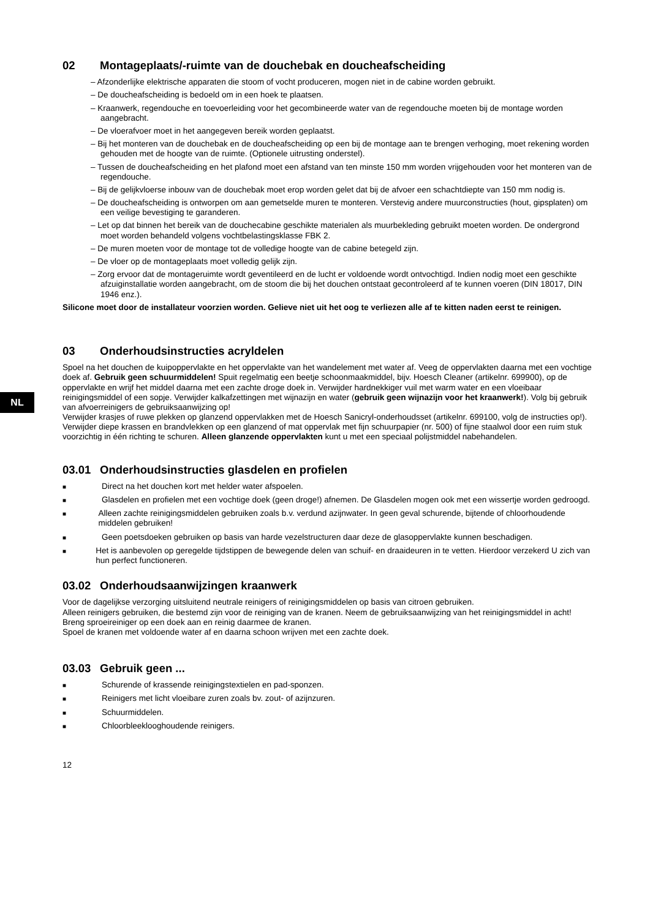NL
02 Montageplaats/-ruimte van de douchebak en doucheafscheiding
– Afzonderlijke elektrische apparaten die stoom of vocht produceren, mogen niet in de cabine worden gebruikt.
– De doucheafscheiding is bedoeld om in een hoek te plaatsen.
– Kraanwerk, regendouche en toevoerleiding voor het gecombineerde water van de regendouche moeten bij de montage worden aangebracht.
– De vloerafvoer moet in het aangegeven bereik worden geplaatst.
– Bij het monteren van de douchebak en de doucheafscheiding op een bij de montage aan te brengen verhoging, moet rekening worden gehouden met de hoogte van de ruimte. (Optionele uitrusting onderstel).
– Tussen de doucheafscheiding en het plafond moet een afstand van ten minste 150 mm worden vrijgehouden voor het monteren van de regendouche.
– Bij de gelijkvloerse inbouw van de douchebak moet erop worden gelet dat bij de afvoer een schachtdiepte van 150 mm nodig is.
– De doucheafscheiding is ontworpen om aan gemetselde muren te monteren. Verstevig andere muurconstructies (hout, gipsplaten) om een veilige bevestiging te garanderen.
– Let op dat binnen het bereik van de douchecabine geschikte materialen als muurbekleding gebruikt moeten worden. De ondergrond moet worden behandeld volgens vochtbelastingsklasse FBK 2.
– De muren moeten voor de montage tot de volledige hoogte van de cabine betegeld zijn.
– De vloer op de montageplaats moet volledig gelijk zijn.
– Zorg ervoor dat de montageruimte wordt geventileerd en de lucht er voldoende wordt ontvochtigd. Indien nodig moet een geschikte afzuiginstallatie worden aangebracht, om de stoom die bij het douchen ontstaat gecontroleerd af te kunnen voeren (DIN 18017, DIN 1946 enz.).
Silicone moet door de installateur voorzien worden. Gelieve niet uit het oog te verliezen alle af te kitten naden eerst te reinigen.
03 Onderhoudsinstructies acryldelen
Spoel na het douchen de kuipoppervlakte en het oppervlakte van het wandelement met water af. Veeg de oppervlakten daarna met een vochtige doek af. Gebruik geen schuurmiddelen! Spuit regelmatig een beetje schoonmaakmiddel, bijv. Hoesch Cleaner (artikelnr. 699900), op de oppervlakte en wrijf het middel daarna met een zachte droge doek in. Verwijder hardnekkiger vuil met warm water en een vloeibaar reinigingsmiddel of een sopje. Verwijder kalkafzettingen met wijnazijn en water (gebruik geen wijnazijn voor het kraanwerk!). Volg bij gebruik van afvoerreinigers de gebruiksaanwijzing op!
Verwijder krasjes of ruwe plekken op glanzend oppervlakken met de Hoesch Sanicryl-onderhoudsset (artikelnr. 699100, volg de instructies op!). Verwijder diepe krassen en brandvlekken op een glanzend of mat oppervlak met fijn schuurpapier (nr. 500) of fijne staalwol door een ruim stuk voorzichtig in één richting te schuren. Alleen glanzende oppervlakten kunt u met een speciaal polijstmiddel nabehandelen.
03.01 Onderhoudsinstructies glasdelen en profielen
■ Direct na het douchen kort met helder water afspoelen.
■ Glasdelen en profielen met een vochtige doek (geen droge!) afnemen. De Glasdelen mogen ook met een wissertje worden gedroogd.
■ Alleen zachte reinigingsmiddelen gebruiken zoals b.v. verdund azijnwater. In geen geval schurende, bijtende of chloorhoudende middelen gebruiken!
■ Geen poetsdoeken gebruiken op basis van harde vezelstructuren daar deze de glasoppervlakte kunnen beschadigen.
■ Het is aanbevolen op geregelde tijdstippen de bewegende delen van schuif- en draaideuren in te vetten. Hierdoor verzekerd U zich van hun perfect functioneren.
03.02 Onderhoudsaanwijzingen kraanwerk
Voor de dagelijkse verzorging uitsluitend neutrale reinigers of reinigingsmiddelen op basis van citroen gebruiken.
Alleen reinigers gebruiken, die bestemd zijn voor de reiniging van de kranen. Neem de gebruiksaanwijzing van het reinigingsmiddel in acht!
Breng sproeireiniger op een doek aan en reinig daarmee de kranen.
Spoel de kranen met voldoende water af en daarna schoon wrijven met een zachte doek.
03.03 Gebruik geen ...
■ Schurende of krassende reinigingstextielen en pad-sponzen.
■ Reinigers met licht vloeibare zuren zoals bv. zout- of azijnzuren.
■ Schuurmiddelen.
■ Chloorbleeklooghoudende reinigers.
12